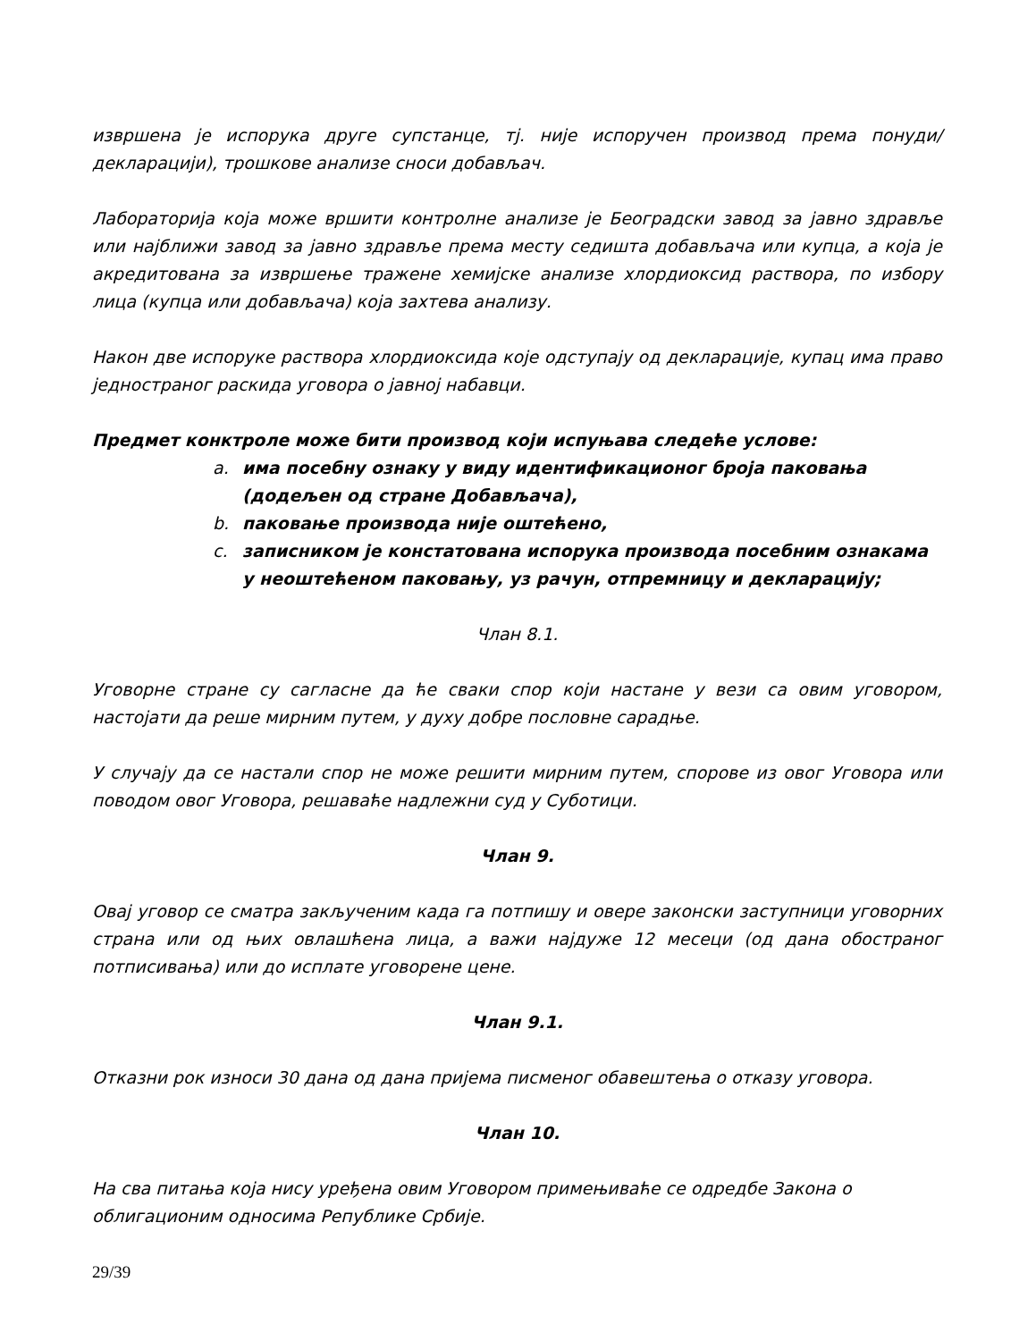извршена је испорука друге супстанце, тј. није испоручен производ према понуди/декларацији), трошкове анализе сноси добављач.
Лабораторија која може вршити контролне анализе је Београдски завод за јавно здравље или најближи завод за јавно здравље према месту седишта добављача или купца, а која је акредитована за извршење тражене хемијске анализе хлордиоксид раствора, по избору лица (купца или добављача) која захтева анализу.
Након две испоруке раствора хлордиоксида које одступају од декларације, купац има право једностраног раскида уговора о јавној набавци.
Предмет конктроле може бити производ који испуњава следеће услове:
a. има посебну ознаку у виду идентификационог броја паковања (додељен од стране Добављача),
b. паковање производа није оштећено,
c. записником је констатована испорука производа посебним ознакама у неоштећеном паковању, уз рачун, отпремницу и декларацију;
Члан 8.1.
Уговорне стране су сагласне да ће сваки спор који настане у вези са овим уговором, настојати да реше мирним путем, у духу добре пословне сарадње.
У случају да се настали спор не може решити мирним путем, спорове из овог Уговора или поводом овог Уговора, решаваће надлежни суд у Суботици.
Члан 9.
Овај уговор се сматра закљученим када га потпишу и овере законски заступници уговорних страна или од њих овлашћена лица, а важи најдуже 12 месеци (од дана обостраног потписивања) или до исплате уговорене цене.
Члан 9.1.
Отказни рок износи 30 дана од дана пријема писменог обавештења о отказу уговора.
Члан 10.
На сва питања која нису уређена овим Уговором примењиваће се одредбе Закона о облигационим односима Републике Србије.
29/39